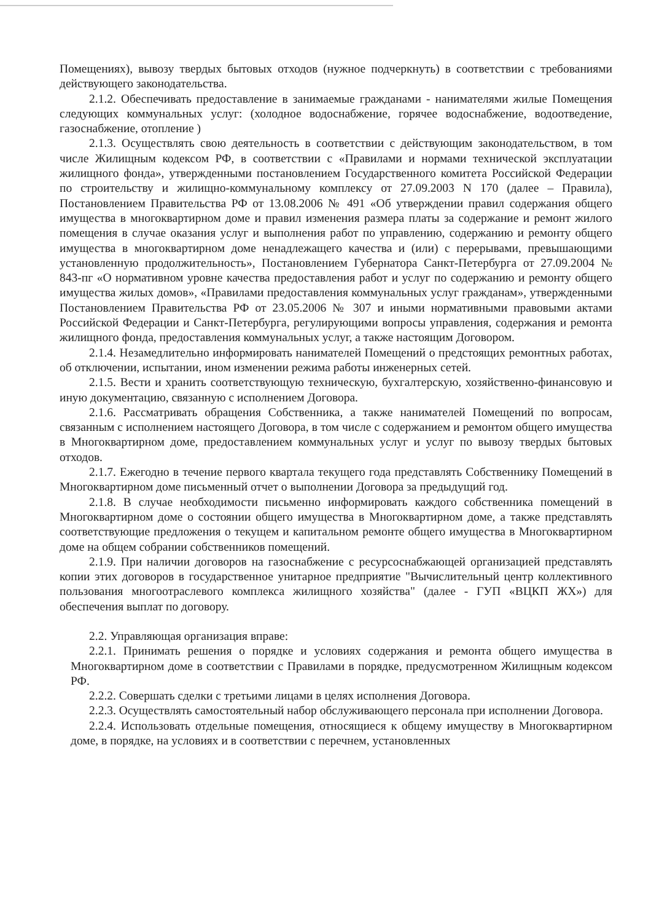Помещениях), вывозу твердых бытовых отходов (нужное подчеркнуть) в соответствии с требованиями действующего законодательства.
2.1.2. Обеспечивать предоставление в занимаемые гражданами - нанимателями жилые Помещения следующих коммунальных услуг: (холодное водоснабжение, горячее водоснабжение, водоотведение, газоснабжение, отопление )
2.1.3. Осуществлять свою деятельность в соответствии с действующим законодательством, в том числе Жилищным кодексом РФ, в соответствии с «Правилами и нормами технической эксплуатации жилищного фонда», утвержденными постановлением Государственного комитета Российской Федерации по строительству и жилищно-коммунальному комплексу от 27.09.2003 N 170 (далее – Правила), Постановлением Правительства РФ от 13.08.2006 № 491 «Об утверждении правил содержания общего имущества в многоквартирном доме и правил изменения размера платы за содержание и ремонт жилого помещения в случае оказания услуг и выполнения работ по управлению, содержанию и ремонту общего имущества в многоквартирном доме ненадлежащего качества и (или) с перерывами, превышающими установленную продолжительность», Постановлением Губернатора Санкт-Петербурга от 27.09.2004 № 843-пг «О нормативном уровне качества предоставления работ и услуг по содержанию и ремонту общего имущества жилых домов», «Правилами предоставления коммунальных услуг гражданам», утвержденными Постановлением Правительства РФ от 23.05.2006 № 307 и иными нормативными правовыми актами Российской Федерации и Санкт-Петербурга, регулирующими вопросы управления, содержания и ремонта жилищного фонда, предоставления коммунальных услуг, а также настоящим Договором.
2.1.4. Незамедлительно информировать нанимателей Помещений о предстоящих ремонтных работах, об отключении, испытании, ином изменении режима работы инженерных сетей.
2.1.5. Вести и хранить соответствующую техническую, бухгалтерскую, хозяйственно-финансовую и иную документацию, связанную с исполнением Договора.
2.1.6. Рассматривать обращения Собственника, а также нанимателей Помещений по вопросам, связанным с исполнением настоящего Договора, в том числе с содержанием и ремонтом общего имущества в Многоквартирном доме, предоставлением коммунальных услуг и услуг по вывозу твердых бытовых отходов.
2.1.7. Ежегодно в течение первого квартала текущего года представлять Собственнику Помещений в Многоквартирном доме письменный отчет о выполнении Договора за предыдущий год.
2.1.8. В случае необходимости письменно информировать каждого собственника помещений в Многоквартирном доме о состоянии общего имущества в Многоквартирном доме, а также представлять соответствующие предложения о текущем и капитальном ремонте общего имущества в Многоквартирном доме на общем собрании собственников помещений.
2.1.9. При наличии договоров на газоснабжение с ресурсоснабжающей организацией представлять копии этих договоров в государственное унитарное предприятие "Вычислительный центр коллективного пользования многоотраслевого комплекса жилищного хозяйства" (далее - ГУП «ВЦКП ЖХ») для обеспечения выплат по договору.
2.2. Управляющая организация вправе:
2.2.1. Принимать решения о порядке и условиях содержания и ремонта общего имущества в Многоквартирном доме в соответствии с Правилами в порядке, предусмотренном Жилищным кодексом РФ.
2.2.2. Совершать сделки с третьими лицами в целях исполнения Договора.
2.2.3. Осуществлять самостоятельный набор обслуживающего персонала при исполнении Договора.
2.2.4. Использовать отдельные помещения, относящиеся к общему имуществу в Многоквартирном доме, в порядке, на условиях и в соответствии с перечнем, установленных